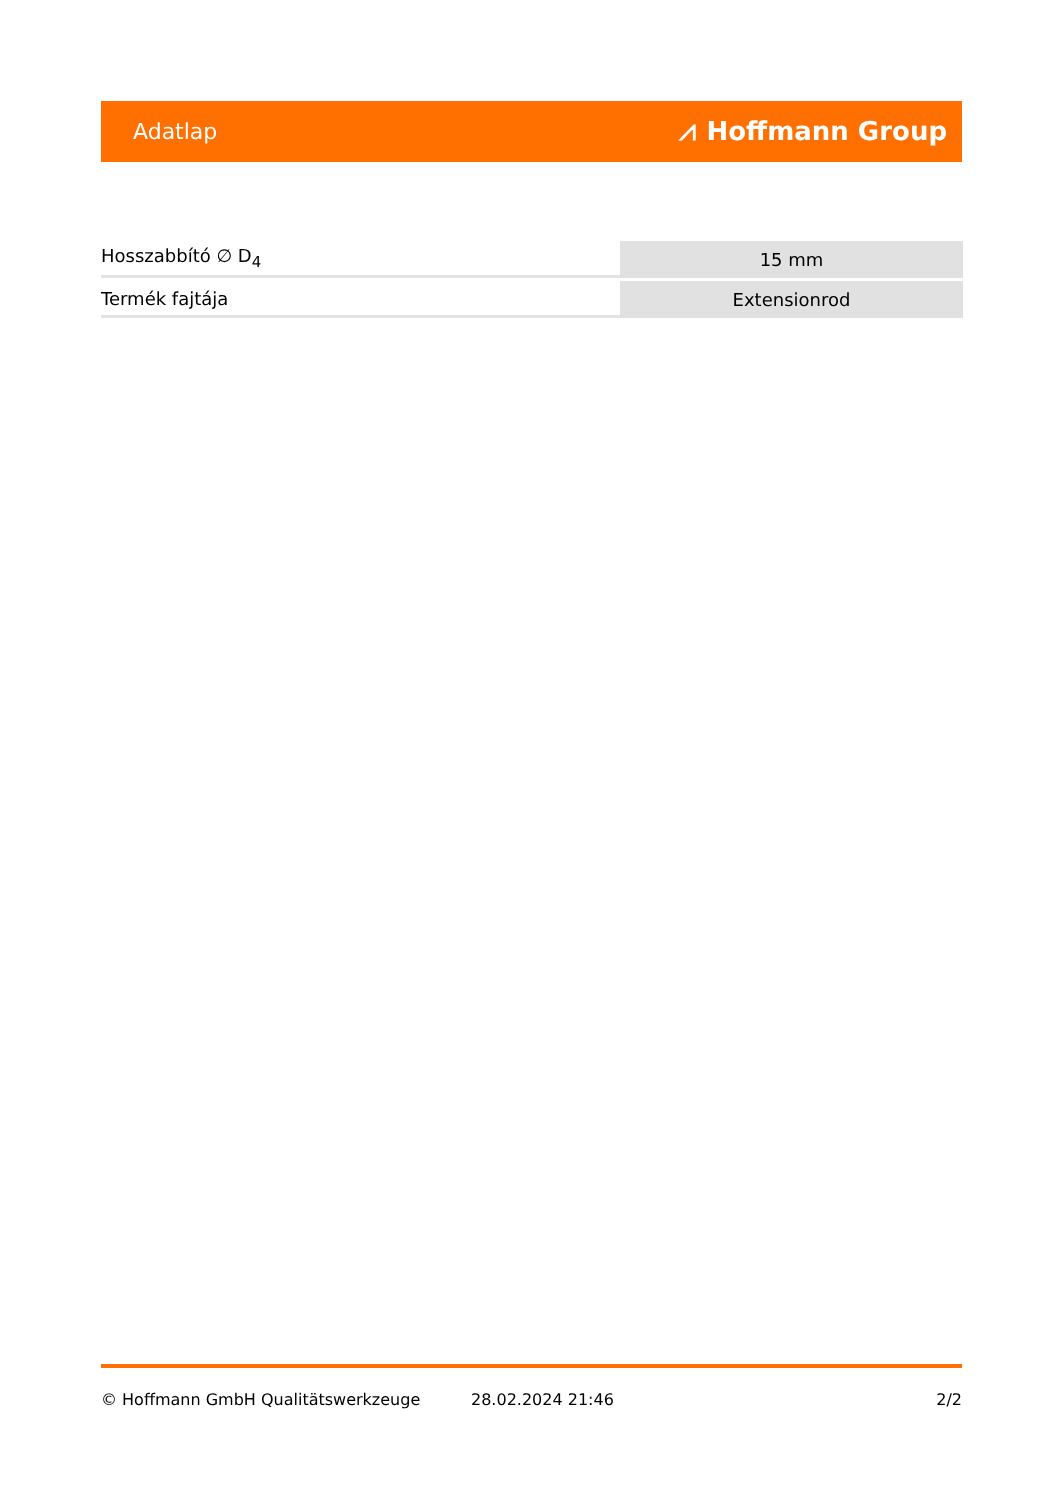Adatlap ⩘ Hoffmann Group
| Hosszabbító ∅ D<sub>4</sub> | 15 mm |
| Termék fajtája | Extensionrod |
© Hoffmann GmbH Qualitätswerkzeuge 28.02.2024 21:46 2/2